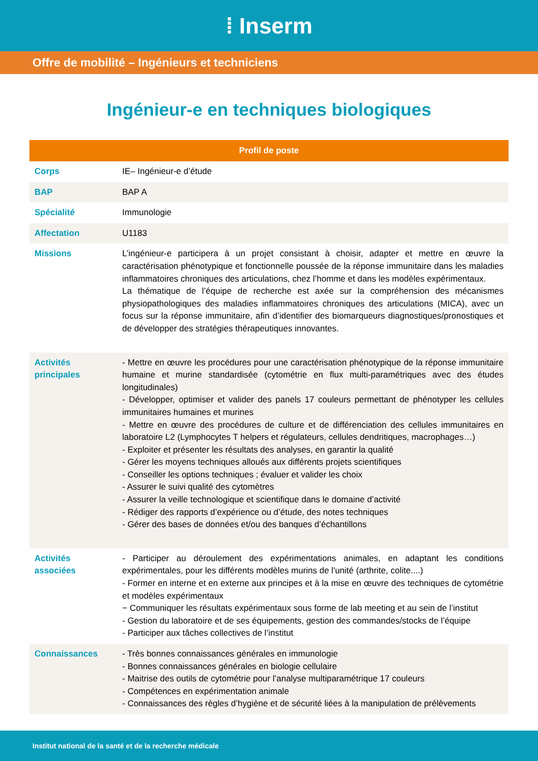⁞ Inserm
Offre de mobilité – Ingénieurs et techniciens
Ingénieur-e en techniques biologiques
| Profil de poste | |
| --- | --- |
| Corps | IE– Ingénieur-e d’étude |
| BAP | BAP A |
| Spécialité | Immunologie |
| Affectation | U1183 |
| Missions | L’ingénieur-e participera à un projet consistant à choisir, adapter et mettre en œuvre la caractérisation phénotypique et fonctionnelle poussée de la réponse immunitaire dans les maladies inflammatoires chroniques des articulations, chez l’homme et dans les modèles expérimentaux. La thématique de l’équipe de recherche est axée sur la compréhension des mécanismes physiopathologiques des maladies inflammatoires chroniques des articulations (MICA), avec un focus sur la réponse immunitaire, afin d’identifier des biomarqueurs diagnostiques/pronostiques et de développer des stratégies thérapeutiques innovantes. |
| Activités principales | - Mettre en œuvre les procédures pour une caractérisation phénotypique de la réponse immunitaire humaine et murine standardisée (cytométrie en flux multi-paramétriques avec des études longitudinales) - Développer, optimiser et valider des panels 17 couleurs permettant de phénotyper les cellules immunitaires humaines et murines - Mettre en œuvre des procédures de culture et de différenciation des cellules immunitaires en laboratoire L2 (Lymphocytes T helpers et régulateurs, cellules dendritiques, macrophages…) - Exploiter et présenter les résultats des analyses, en garantir la qualité - Gérer les moyens techniques alloués aux différents projets scientifiques - Conseiller les options techniques ; évaluer et valider les choix - Assurer le suivi qualité des cytomètres - Assurer la veille technologique et scientifique dans le domaine d’activité - Rédiger des rapports d’expérience ou d’étude, des notes techniques - Gérer des bases de données et/ou des banques d’échantillons |
| Activités associées | - Participer au déroulement des expérimentations animales, en adaptant les conditions expérimentales, pour les différents modèles murins de l'unité (arthrite, colite....) - Former en interne et en externe aux principes et à la mise en œuvre des techniques de cytométrie et modèles expérimentaux − Communiquer les résultats expérimentaux sous forme de lab meeting et au sein de l’institut - Gestion du laboratoire et de ses équipements, gestion des commandes/stocks de l’équipe - Participer aux tâches collectives de l’institut |
| Connaissances | - Très bonnes connaissances générales en immunologie - Bonnes connaissances générales en biologie cellulaire - Maitrise des outils de cytométrie pour l’analyse multiparamétrique 17 couleurs - Compétences en expérimentation animale - Connaissances des règles d’hygiène et de sécurité liées à la manipulation de prélèvements |
Institut national de la santé et de la recherche médicale